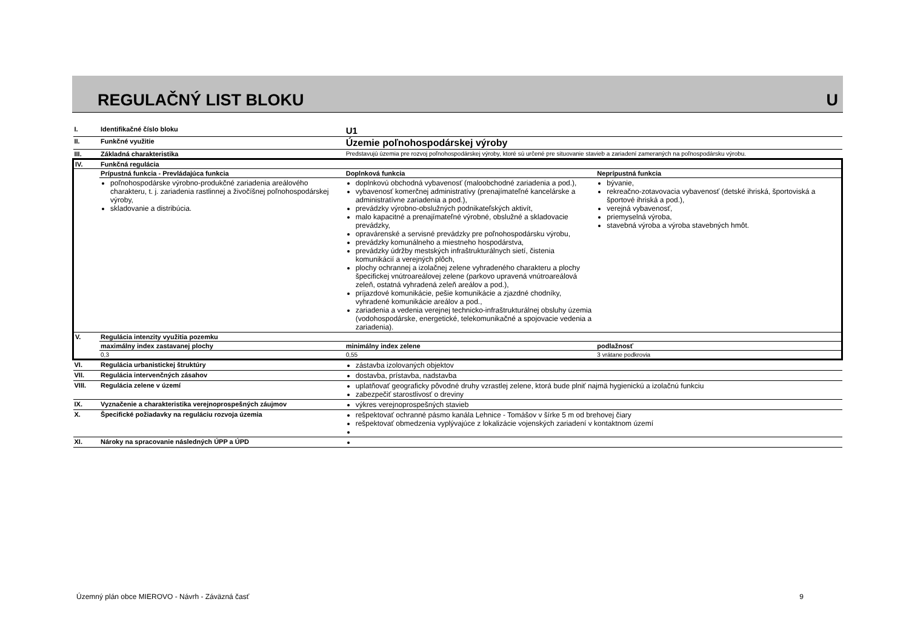REGULAČNÝ LIST BLOKU
U
| I. | Identifikačné číslo bloku | U1 | |
| II. | Funkčné využitie | Územie poľnohospodárskej výroby | |
| III. | Základná charakteristika | Predstavujú územia pre rozvoj poľnohospodárskej výroby, ktoré sú určené pre situovanie stavieb a zariadení zameraných na poľnospodársku výrobu. | |
| IV. | Funkčná regulácia | | |
| | Prípustná funkcia - Prevládajúca funkcia | Doplnková funkcia | Neprípustná funkcia |
| | poľnohospodárske výrobno-produkčné zariadenia areálového charakteru, t. j. zariadenia rastlinnej a živočíšnej poľnohospodárskej výroby, skladovanie a distribúcia. | doplnkovú obchodná vybavenosť (maloobchodné zariadenia a pod.), vybavenosť komerčnej administratívy (prenajímateľné kancelárske a administratívne zariadenia a pod.), prevádzky výrobno-obslužných podnikateľských aktivít, malo kapacitné a prenajímateľné výrobné, obslužné a skladovacie prevádzky, opravárenské a servisné prevádzky pre poľnohospodársku výrobu, prevádzky komunálneho a miestneho hospodárstva, prevádzky údržby mestských infraštrukturálnych sietí, čistenia komunikácií a verejných plôch, plochy ochrannej a izolačnej zelene vyhradeného charakteru a plochy špecifickej vnútroareálovej zelene (parkovo upravená vnútroareálová zeleň, ostatná vyhradená zeleň areálov a pod.), príjazdové komunikácie, pešie komunikácie a zjazdné chodníky, vyhradené komunikácie areálov a pod., zariadenia a vedenia verejnej technicko-infraštrukturálnej obsluhy územia (vodohospodárske, energetické, telekomunikačné a spojovacie vedenia a zariadenia). | bývanie, rekreačno-zotavovacia vybavenosť (detské ihriská, športoviská a športové ihriská a pod.), verejná vybavenosť, priemyselná výroba, stavebná výroba a výroba stavebných hmôt. |
| V. | Regulácia intenzity využitia pozemku | | |
| | maximálny index zastavanej plochy | minimálny index zelene | podlažnosť |
| | 0,3 | 0,55 | 3 vrátane podkrovia |
| VI. | Regulácia urbanistickej štruktúry | zástavba izolovaných objektov | |
| VII. | Regulácia intervenčných zásahov | dostavba, prístavba, nadstavba | |
| VIII. | Regulácia zelene v území | uplatňovať geograficky pôvodné druhy vzrastlej zelene, ktorá bude plniť najmä hygienickú a izolačnú funkciu zabezpečiť starostlivosť o dreviny | |
| IX. | Vyznačenie a charakteristika verejnoprospešných záujmov | výkres verejnoprospešných stavieb | |
| X. | Špecifické požiadavky na reguláciu rozvoja územia | rešpektovať ochranné pásmo kanála Lehnice - Tomášov v šírke 5 m od brehovej čiary rešpektovať obmedzenia vyplývajúce z lokalizácie vojenských zariadení v kontaktnom území | |
| XI. | Nároky na spracovanie následných ÚPP a ÚPD | | |
Územný plán obce MIEROVO - Návrh - Záväzná časť 9